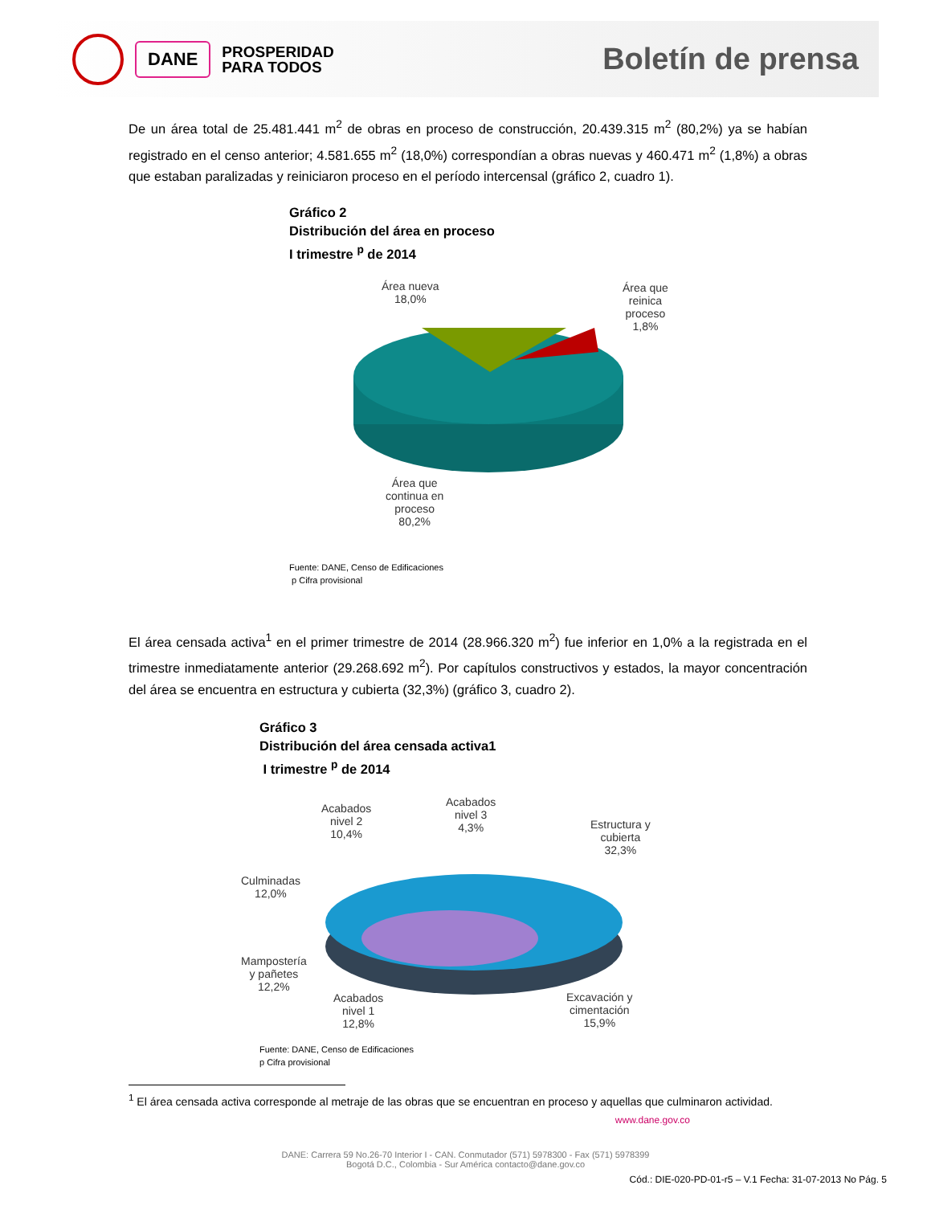DANE
PROSPERIDAD
PARA TODOS
Boletín de prensa
De un área total de 25.481.441 m<sup>2</sup> de obras en proceso de construcción, 20.439.315 m<sup>2</sup> (80,2%) ya se habían registrado en el censo anterior; 4.581.655 m<sup>2</sup> (18,0%) correspondían a obras nuevas y 460.471 m<sup>2</sup> (1,8%) a obras que estaban paralizadas y reiniciaron proceso en el período intercensal (gráfico 2, cuadro 1).
Gráfico 2
Distribución del área en proceso
I trimestre <sup>p</sup> de 2014
Área nueva
18,0%
Área que
reinica
proceso
1,8%
Área que
continua en
proceso
80,2%
Fuente: DANE, Censo de Edificaciones
p Cifra provisional
El área censada activa<sup>1</sup> en el primer trimestre de 2014 (28.966.320 m<sup>2</sup>) fue inferior en 1,0% a la registrada en el trimestre inmediatamente anterior (29.268.692 m<sup>2</sup>). Por capítulos constructivos y estados, la mayor concentración del área se encuentra en estructura y cubierta (32,3%) (gráfico 3, cuadro 2).
Gráfico 3
Distribución del área censada activa1
I trimestre <sup>p</sup> de 2014
Acabados
nivel 2
10,4%
Acabados
nivel 3
4,3%
Estructura y
cubierta
32,3%
Culminadas
12,0%
Mampostería
y pañetes
12,2%
Acabados
nivel 1
12,8%
Excavación y
cimentación
15,9%
Fuente: DANE, Censo de Edificaciones
p Cifra provisional
<sup>1</sup> El área censada activa corresponde al metraje de las obras que se encuentran en proceso y aquellas que culminaron actividad.
www.dane.gov.co
DANE: Carrera 59 No.26-70 Interior I - CAN. Conmutador (571) 5978300 - Fax (571) 5978399
Bogotá D.C., Colombia - Sur América contacto@dane.gov.co
Cód.: DIE-020-PD-01-r5 – V.1 Fecha: 31-07-2013 No Pág. 5